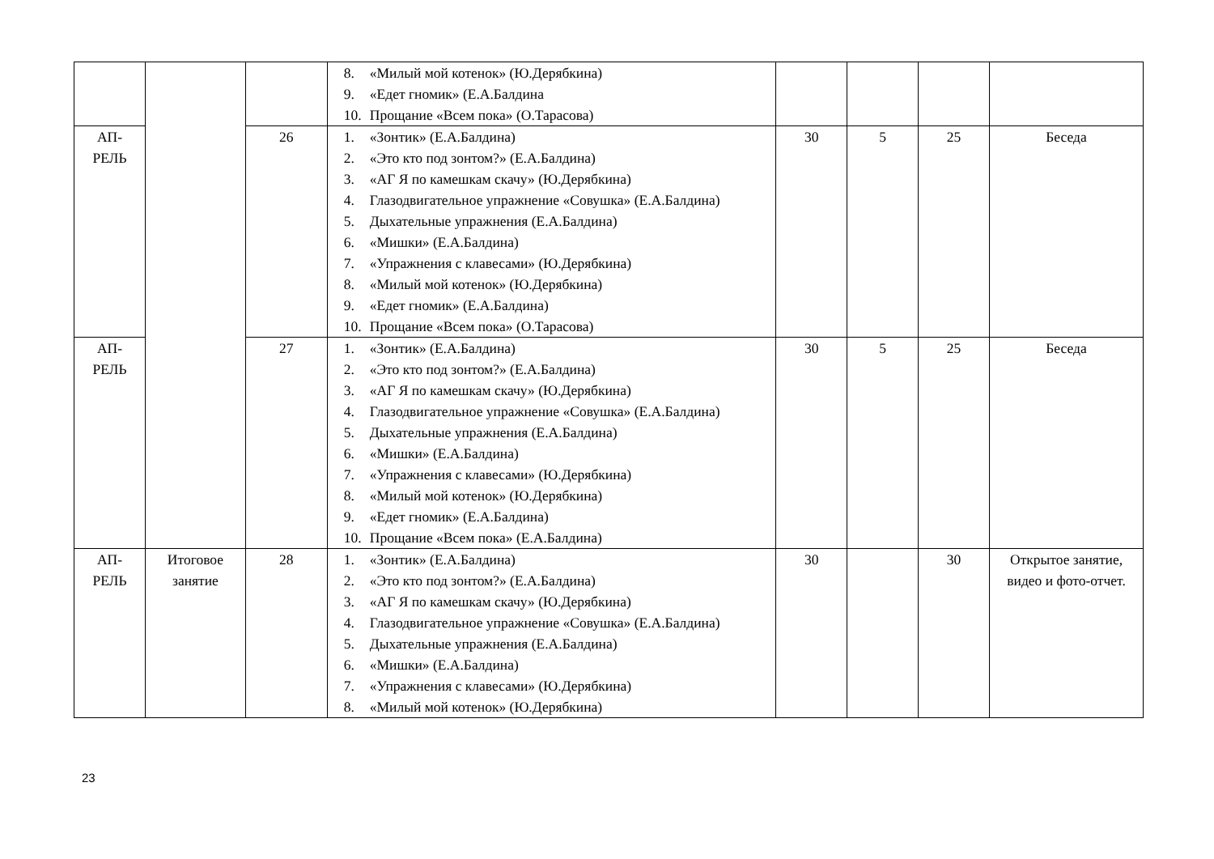| | | | 8. «Милый мой котенок» (Ю.Дерябкина) 9. «Едет гномик» (Е.А.Балдина 10. Прощание «Всем пока» (О.Тарасова) | | | | |
| АП- РЕЛЬ | | 26 | 1. «Зонтик» (Е.А.Балдина) 2. «Это кто под зонтом?» (Е.А.Балдина) 3. «АГ Я по камешкам скачу» (Ю.Дерябкина) 4. Глазодвигательное упражнение «Совушка» (Е.А.Балдина) 5. Дыхательные упражнения (Е.А.Балдина) 6. «Мишки» (Е.А.Балдина) 7. «Упражнения с клавесами» (Ю.Дерябкина) 8. «Милый мой котенок» (Ю.Дерябкина) 9. «Едет гномик» (Е.А.Балдина) 10. Прощание «Всем пока» (О.Тарасова) | 30 | 5 | 25 | Беседа |
| АП- РЕЛЬ | | 27 | 1. «Зонтик» (Е.А.Балдина) 2. «Это кто под зонтом?» (Е.А.Балдина) 3. «АГ Я по камешкам скачу» (Ю.Дерябкина) 4. Глазодвигательное упражнение «Совушка» (Е.А.Балдина) 5. Дыхательные упражнения (Е.А.Балдина) 6. «Мишки» (Е.А.Балдина) 7. «Упражнения с клавесами» (Ю.Дерябкина) 8. «Милый мой котенок» (Ю.Дерябкина) 9. «Едет гномик» (Е.А.Балдина) 10. Прощание «Всем пока» (Е.А.Балдина) | 30 | 5 | 25 | Беседа |
| АП- РЕЛЬ | Итоговое занятие | 28 | 1. «Зонтик» (Е.А.Балдина) 2. «Это кто под зонтом?» (Е.А.Балдина) 3. «АГ Я по камешкам скачу» (Ю.Дерябкина) 4. Глазодвигательное упражнение «Совушка» (Е.А.Балдина) 5. Дыхательные упражнения (Е.А.Балдина) 6. «Мишки» (Е.А.Балдина) 7. «Упражнения с клавесами» (Ю.Дерябкина) 8. «Милый мой котенок» (Ю.Дерябкина) | 30 | | 30 | Открытое занятие, видео и фото-отчет. |
23